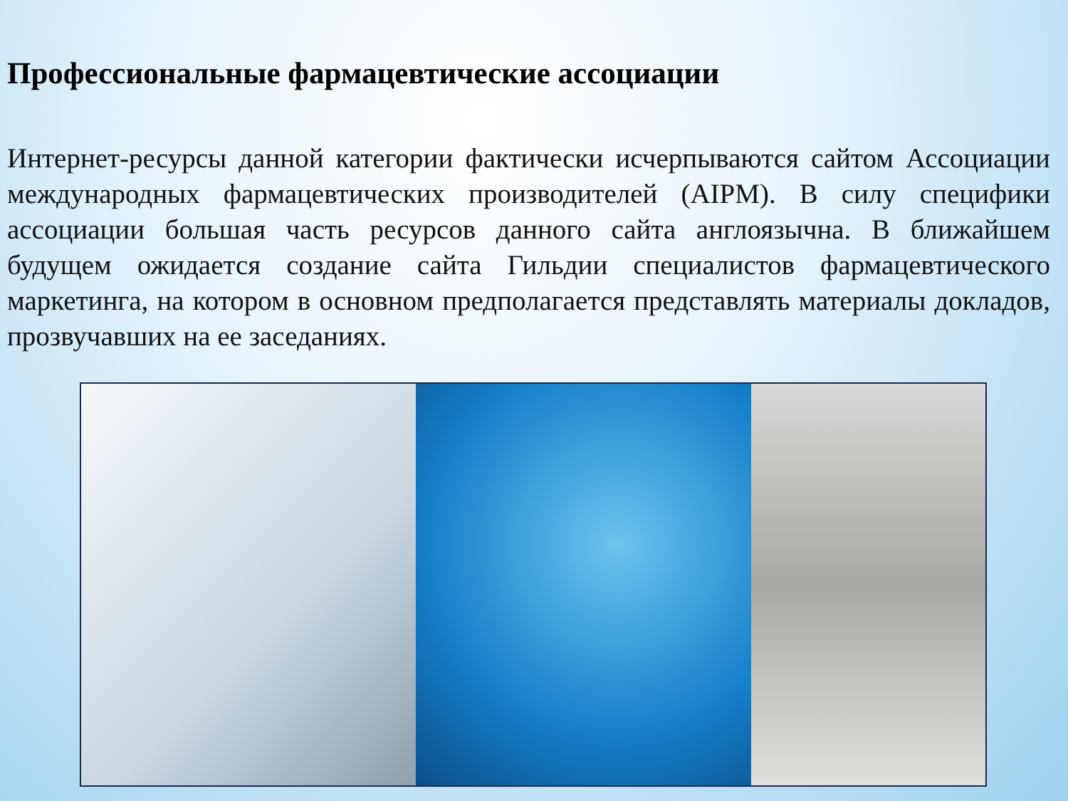Профессиональные фармацевтические ассоциации
Интернет-ресурсы данной категории фактически исчерпываются сайтом Ассоциации международных фармацевтических производителей (AIPM). В силу специфики ассоциации большая часть ресурсов данного сайта англоязычна. В ближайшем будущем ожидается создание сайта Гильдии специалистов фармацевтического маркетинга, на котором в основном предполагается представлять материалы докладов, прозвучавших на ее заседаниях.